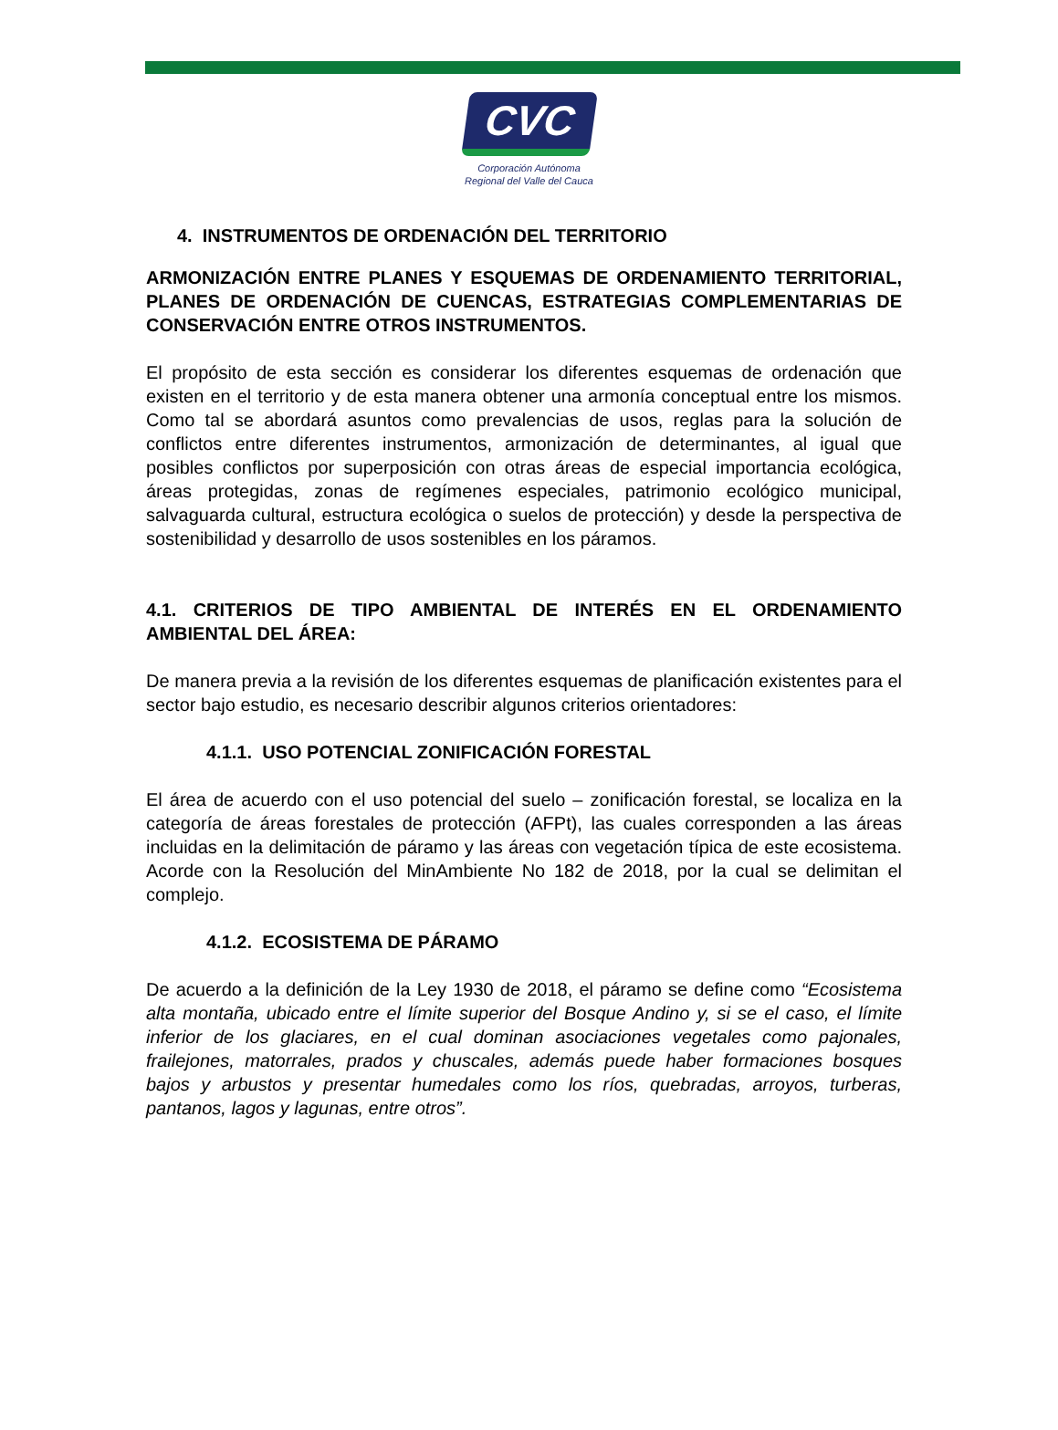CVC
Corporación Autónoma
Regional del Valle del Cauca
4. INSTRUMENTOS DE ORDENACIÓN DEL TERRITORIO
ARMONIZACIÓN ENTRE PLANES Y ESQUEMAS DE ORDENAMIENTO TERRITORIAL, PLANES DE ORDENACIÓN DE CUENCAS, ESTRATEGIAS COMPLEMENTARIAS DE CONSERVACIÓN ENTRE OTROS INSTRUMENTOS.
El propósito de esta sección es considerar los diferentes esquemas de ordenación que existen en el territorio y de esta manera obtener una armonía conceptual entre los mismos. Como tal se abordará asuntos como prevalencias de usos, reglas para la solución de conflictos entre diferentes instrumentos, armonización de determinantes, al igual que posibles conflictos por superposición con otras áreas de especial importancia ecológica, áreas protegidas, zonas de regímenes especiales, patrimonio ecológico municipal, salvaguarda cultural, estructura ecológica o suelos de protección) y desde la perspectiva de sostenibilidad y desarrollo de usos sostenibles en los páramos.
4.1. CRITERIOS DE TIPO AMBIENTAL DE INTERÉS EN EL ORDENAMIENTO AMBIENTAL DEL ÁREA:
De manera previa a la revisión de los diferentes esquemas de planificación existentes para el sector bajo estudio, es necesario describir algunos criterios orientadores:
4.1.1. USO POTENCIAL ZONIFICACIÓN FORESTAL
El área de acuerdo con el uso potencial del suelo – zonificación forestal, se localiza en la categoría de áreas forestales de protección (AFPt), las cuales corresponden a las áreas incluidas en la delimitación de páramo y las áreas con vegetación típica de este ecosistema. Acorde con la Resolución del MinAmbiente No 182 de 2018, por la cual se delimitan el complejo.
4.1.2. ECOSISTEMA DE PÁRAMO
De acuerdo a la definición de la Ley 1930 de 2018, el páramo se define como “Ecosistema alta montaña, ubicado entre el límite superior del Bosque Andino y, si se el caso, el límite inferior de los glaciares, en el cual dominan asociaciones vegetales como pajonales, frailejones, matorrales, prados y chuscales, además puede haber formaciones bosques bajos y arbustos y presentar humedales como los ríos, quebradas, arroyos, turberas, pantanos, lagos y lagunas, entre otros”.